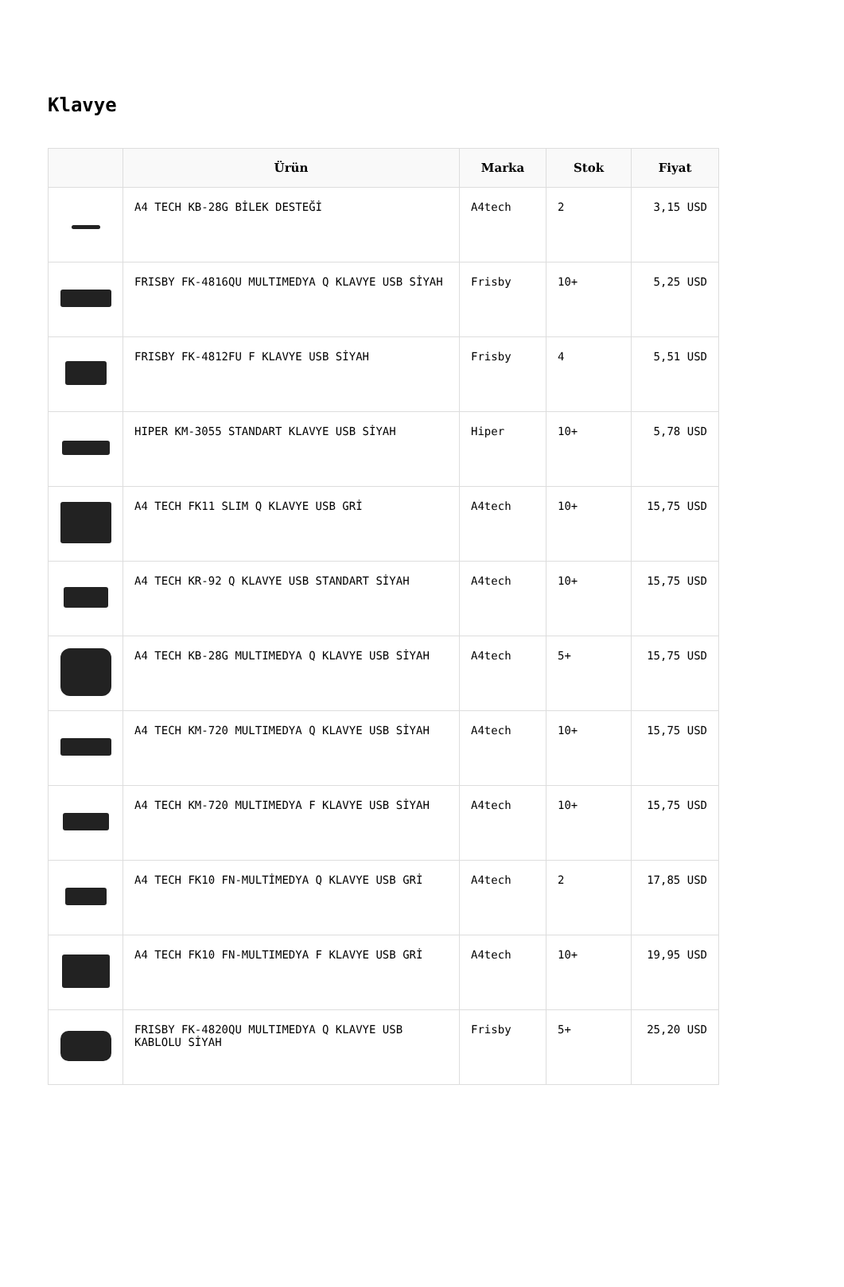Klavye
| | Ürün | Marka | Stok | Fiyat |
| --- | --- | --- | --- | --- |
| | A4 TECH KB-28G BİLEK DESTEĞİ | A4tech | 2 | 3,15 USD |
| | FRISBY FK-4816QU MULTIMEDYA Q KLAVYE USB SİYAH | Frisby | 10+ | 5,25 USD |
| | FRISBY FK-4812FU F KLAVYE USB SİYAH | Frisby | 4 | 5,51 USD |
| | HIPER KM-3055 STANDART KLAVYE USB SİYAH | Hiper | 10+ | 5,78 USD |
| | A4 TECH FK11 SLIM Q KLAVYE USB GRİ | A4tech | 10+ | 15,75 USD |
| | A4 TECH KR-92 Q KLAVYE USB STANDART SİYAH | A4tech | 10+ | 15,75 USD |
| | A4 TECH KB-28G MULTIMEDYA Q KLAVYE USB SİYAH | A4tech | 5+ | 15,75 USD |
| | A4 TECH KM-720 MULTIMEDYA Q KLAVYE USB SİYAH | A4tech | 10+ | 15,75 USD |
| | A4 TECH KM-720 MULTIMEDYA F KLAVYE USB SİYAH | A4tech | 10+ | 15,75 USD |
| | A4 TECH FK10 FN-MULTİMEDYA Q KLAVYE USB GRİ | A4tech | 2 | 17,85 USD |
| | A4 TECH FK10 FN-MULTIMEDYA F KLAVYE USB GRİ | A4tech | 10+ | 19,95 USD |
| | FRISBY FK-4820QU MULTIMEDYA Q KLAVYE USB KABLOLU SİYAH | Frisby | 5+ | 25,20 USD |